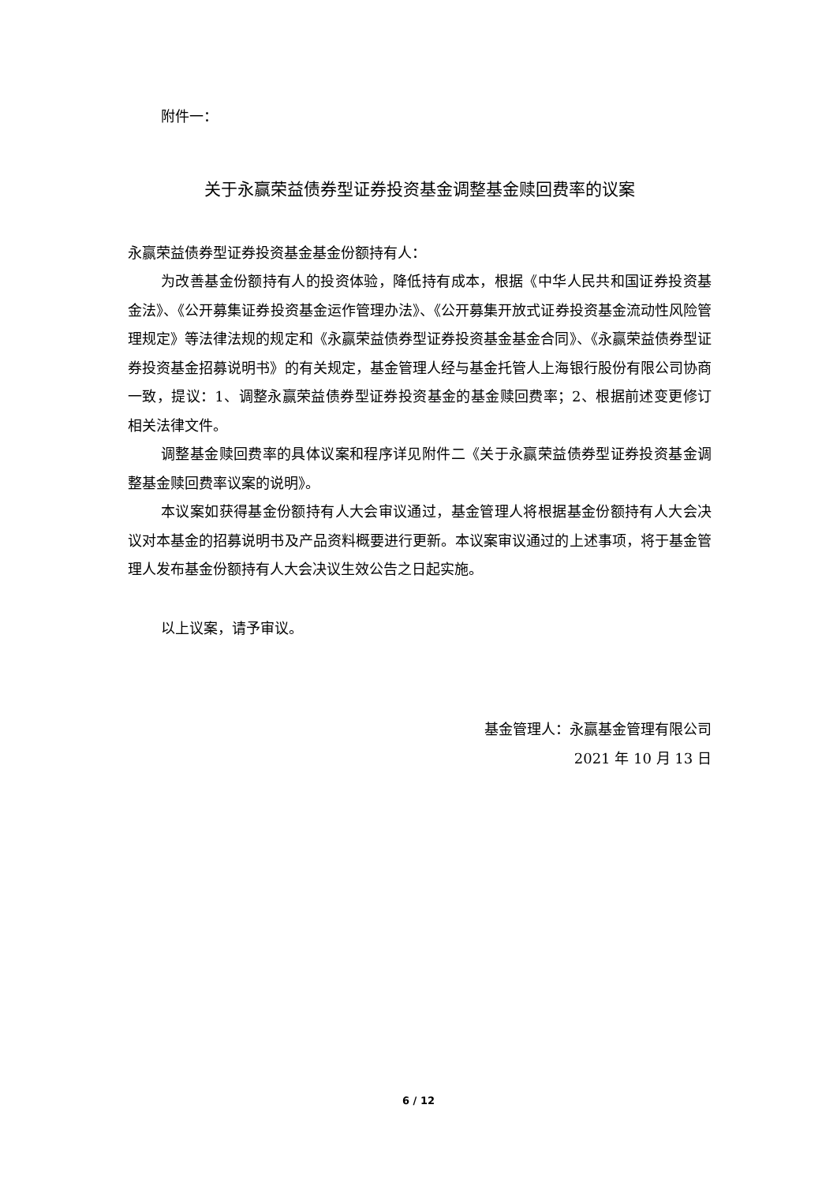附件一：
关于永赢荣益债券型证券投资基金调整基金赎回费率的议案
永赢荣益债券型证券投资基金基金份额持有人：
为改善基金份额持有人的投资体验，降低持有成本，根据《中华人民共和国证券投资基金法》、《公开募集证券投资基金运作管理办法》、《公开募集开放式证券投资基金流动性风险管理规定》等法律法规的规定和《永赢荣益债券型证券投资基金基金合同》、《永赢荣益债券型证券投资基金招募说明书》的有关规定，基金管理人经与基金托管人上海银行股份有限公司协商一致，提议：1、调整永赢荣益债券型证券投资基金的基金赎回费率；2、根据前述变更修订相关法律文件。
调整基金赎回费率的具体议案和程序详见附件二《关于永赢荣益债券型证券投资基金调整基金赎回费率议案的说明》。
本议案如获得基金份额持有人大会审议通过，基金管理人将根据基金份额持有人大会决议对本基金的招募说明书及产品资料概要进行更新。本议案审议通过的上述事项，将于基金管理人发布基金份额持有人大会决议生效公告之日起实施。
以上议案，请予审议。
基金管理人：永赢基金管理有限公司
2021 年 10 月 13 日
6 / 12